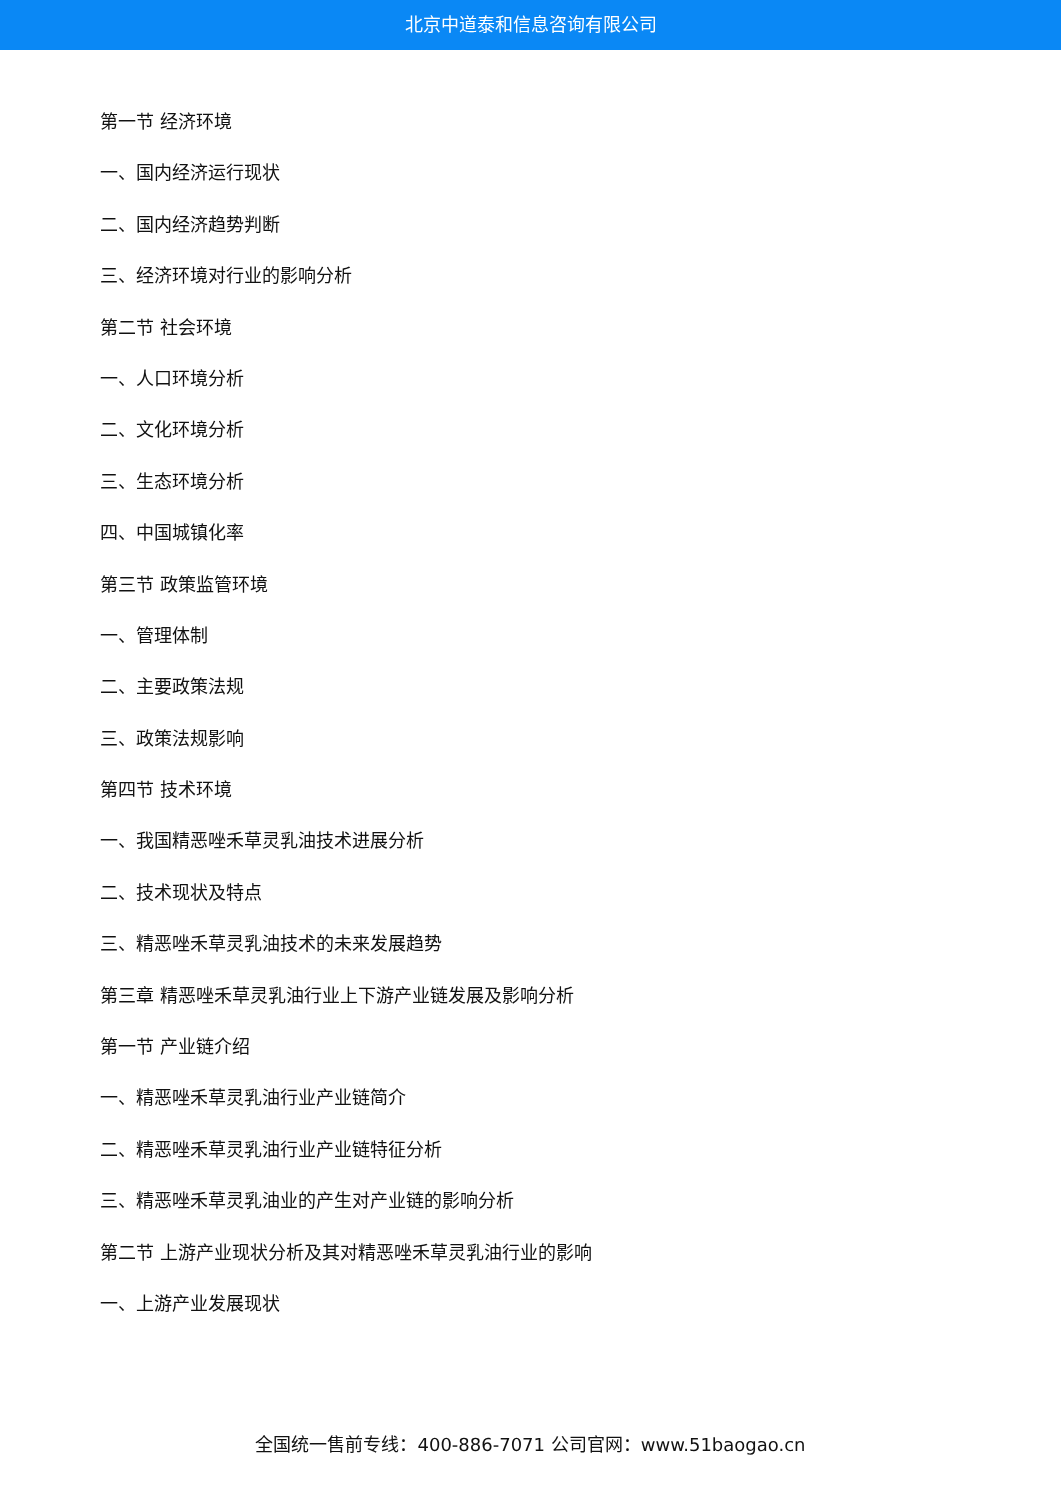北京中道泰和信息咨询有限公司
第一节 经济环境
一、国内经济运行现状
二、国内经济趋势判断
三、经济环境对行业的影响分析
第二节 社会环境
一、人口环境分析
二、文化环境分析
三、生态环境分析
四、中国城镇化率
第三节 政策监管环境
一、管理体制
二、主要政策法规
三、政策法规影响
第四节 技术环境
一、我国精恶唑禾草灵乳油技术进展分析
二、技术现状及特点
三、精恶唑禾草灵乳油技术的未来发展趋势
第三章 精恶唑禾草灵乳油行业上下游产业链发展及影响分析
第一节 产业链介绍
一、精恶唑禾草灵乳油行业产业链简介
二、精恶唑禾草灵乳油行业产业链特征分析
三、精恶唑禾草灵乳油业的产生对产业链的影响分析
第二节 上游产业现状分析及其对精恶唑禾草灵乳油行业的影响
一、上游产业发展现状
全国统一售前专线：400-886-7071 公司官网：www.51baogao.cn